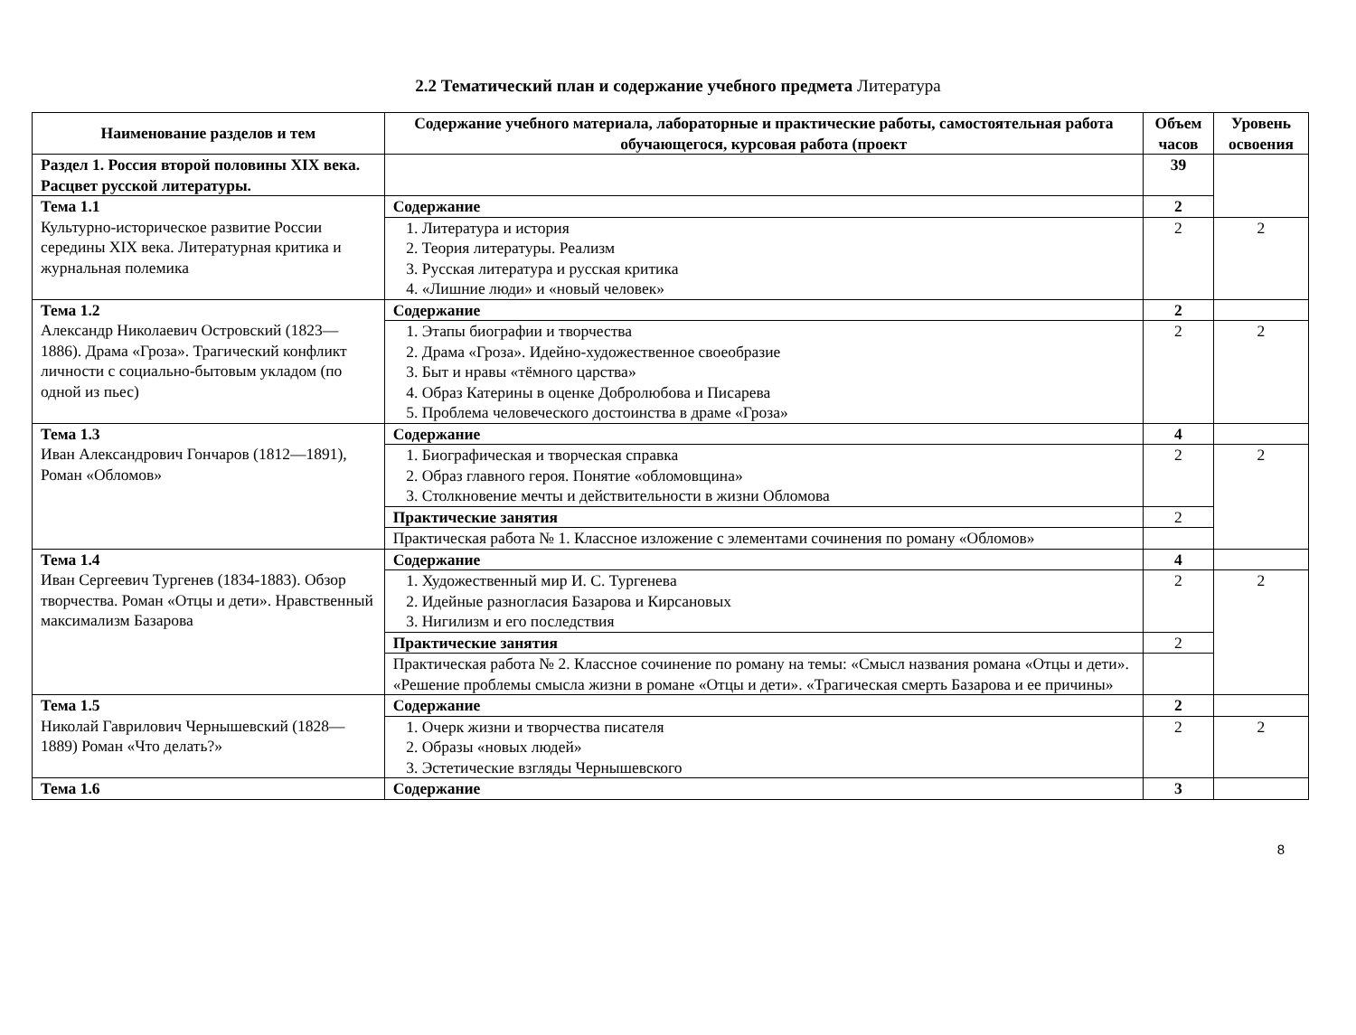2.2 Тематический план и содержание учебного предмета Литература
| Наименование разделов и тем | Содержание учебного материала, лабораторные и практические работы, самостоятельная работа обучающегося, курсовая работа (проект | Объем часов | Уровень освоения |
| --- | --- | --- | --- |
| Раздел 1. Россия второй половины XIX века. Расцвет русской литературы. | | 39 | |
| Тема 1.1 Культурно-историческое развитие России середины XIX века. Литературная критика и журнальная полемика | Содержание | 2 | |
| | 1. Литература и история 2. Теория литературы. Реализм 3. Русская литература и русская критика 4. «Лишние люди» и «новый человек» | 2 | 2 |
| Тема 1.2 Александр Николаевич Островский (1823—1886). Драма «Гроза». Трагический конфликт личности с социально-бытовым укладом (по одной из пьес) | Содержание | 2 | |
| | 1. Этапы биографии и творчества 2. Драма «Гроза». Идейно-художественное своеобразие 3. Быт и нравы «тёмного царства» 4. Образ Катерины в оценке Добролюбова и Писарева 5. Проблема человеческого достоинства в драме «Гроза» | 2 | 2 |
| Тема 1.3 Иван Александрович Гончаров (1812—1891), Роман «Обломов» | Содержание | 4 | |
| | 1. Биографическая и творческая справка 2. Образ главного героя. Понятие «обломовщина» 3. Столкновение мечты и действительности в жизни Обломова | 2 | 2 |
| | Практические занятия | 2 | |
| | Практическая работа № 1. Классное изложение с элементами сочинения по роману «Обломов» | | |
| Тема 1.4 Иван Сергеевич Тургенев (1834-1883). Обзор творчества. Роман «Отцы и дети». Нравственный максимализм Базарова | Содержание | 4 | |
| | 1. Художественный мир И. С. Тургенева 2. Идейные разногласия Базарова и Кирсановых 3. Нигилизм и его последствия | 2 | 2 |
| | Практические занятия | 2 | |
| | Практическая работа № 2. Классное сочинение по роману на темы: «Смысл названия романа «Отцы и дети». «Решение проблемы смысла жизни в романе «Отцы и дети». «Трагическая смерть Базарова и ее причины» | | |
| Тема 1.5 Николай Гаврилович Чернышевский (1828—1889) Роман «Что делать?» | Содержание | 2 | |
| | 1. Очерк жизни и творчества писателя 2. Образы «новых людей» 3. Эстетические взгляды Чернышевского | 2 | 2 |
| Тема 1.6 | Содержание | 3 | |
8